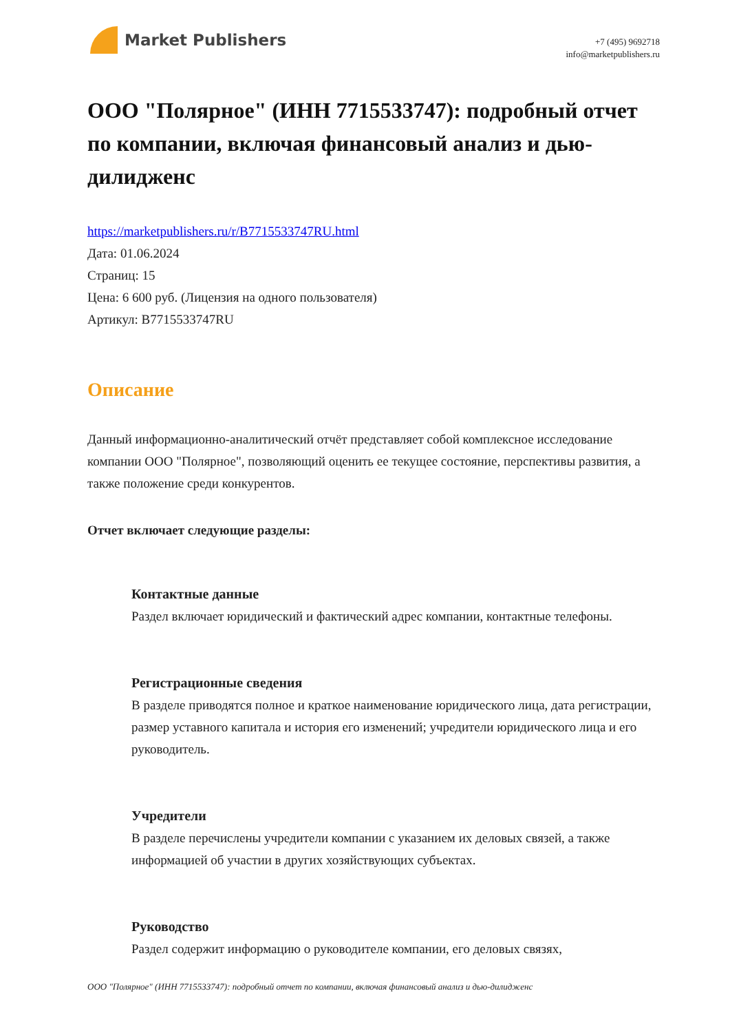Market Publishers
+7 (495) 9692718
info@marketpublishers.ru
ООО "Полярное" (ИНН 7715533747): подробный отчет по компании, включая финансовый анализ и дью-дилидженс
https://marketpublishers.ru/r/B7715533747RU.html
Дата: 01.06.2024
Страниц: 15
Цена: 6 600 руб. (Лицензия на одного пользователя)
Артикул: B7715533747RU
Описание
Данный информационно-аналитический отчёт представляет собой комплексное исследование компании ООО "Полярное", позволяющий оценить ее текущее состояние, перспективы развития, а также положение среди конкурентов.
Отчет включает следующие разделы:
Контактные данные
Раздел включает юридический и фактический адрес компании, контактные телефоны.
Регистрационные сведения
В разделе приводятся полное и краткое наименование юридического лица, дата регистрации, размер уставного капитала и история его изменений; учредители юридического лица и его руководитель.
Учредители
В разделе перечислены учредители компании с указанием их деловых связей, а также информацией об участии в других хозяйствующих субъектах.
Руководство
Раздел содержит информацию о руководителе компании, его деловых связях,
ООО "Полярное" (ИНН 7715533747): подробный отчет по компании, включая финансовый анализ и дью-дилидженс